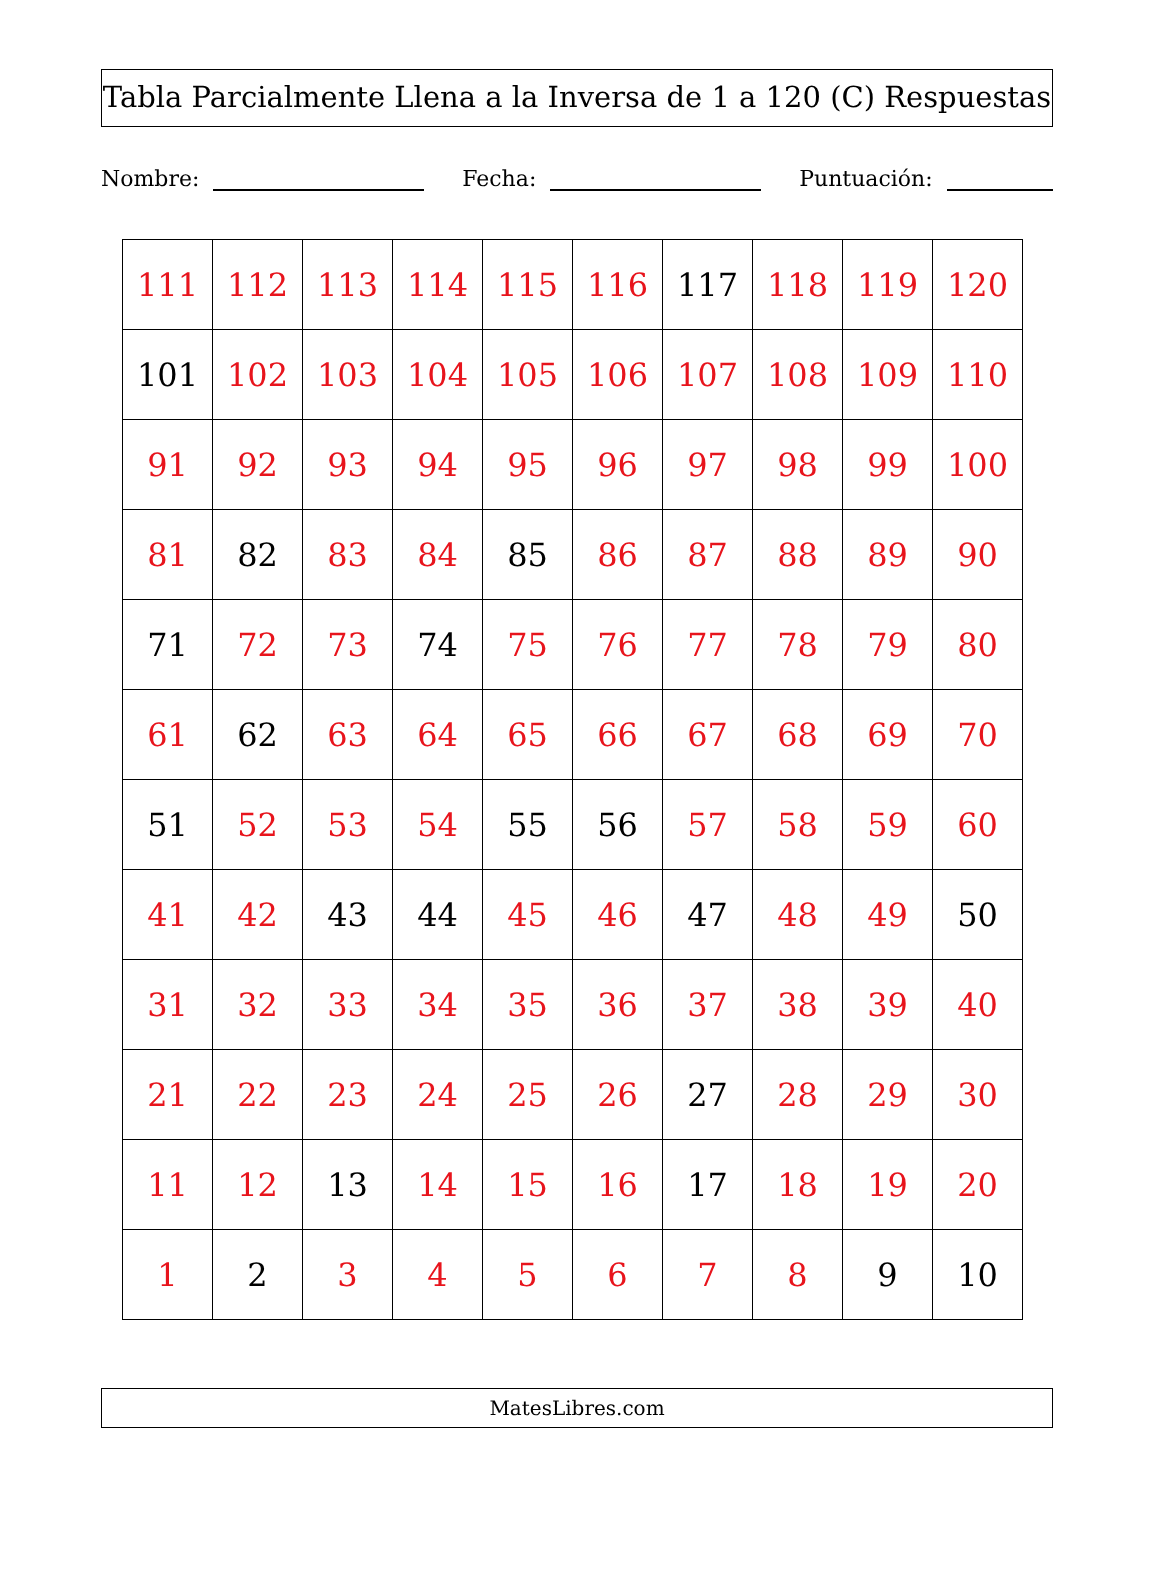Tabla Parcialmente Llena a la Inversa de 1 a 120 (C) Respuestas
Nombre: Fecha: Puntuación:
| 111 | 112 | 113 | 114 | 115 | 116 | 117 | 118 | 119 | 120 |
| 101 | 102 | 103 | 104 | 105 | 106 | 107 | 108 | 109 | 110 |
| 91 | 92 | 93 | 94 | 95 | 96 | 97 | 98 | 99 | 100 |
| 81 | 82 | 83 | 84 | 85 | 86 | 87 | 88 | 89 | 90 |
| 71 | 72 | 73 | 74 | 75 | 76 | 77 | 78 | 79 | 80 |
| 61 | 62 | 63 | 64 | 65 | 66 | 67 | 68 | 69 | 70 |
| 51 | 52 | 53 | 54 | 55 | 56 | 57 | 58 | 59 | 60 |
| 41 | 42 | 43 | 44 | 45 | 46 | 47 | 48 | 49 | 50 |
| 31 | 32 | 33 | 34 | 35 | 36 | 37 | 38 | 39 | 40 |
| 21 | 22 | 23 | 24 | 25 | 26 | 27 | 28 | 29 | 30 |
| 11 | 12 | 13 | 14 | 15 | 16 | 17 | 18 | 19 | 20 |
| 1 | 2 | 3 | 4 | 5 | 6 | 7 | 8 | 9 | 10 |
MatesLibres.com